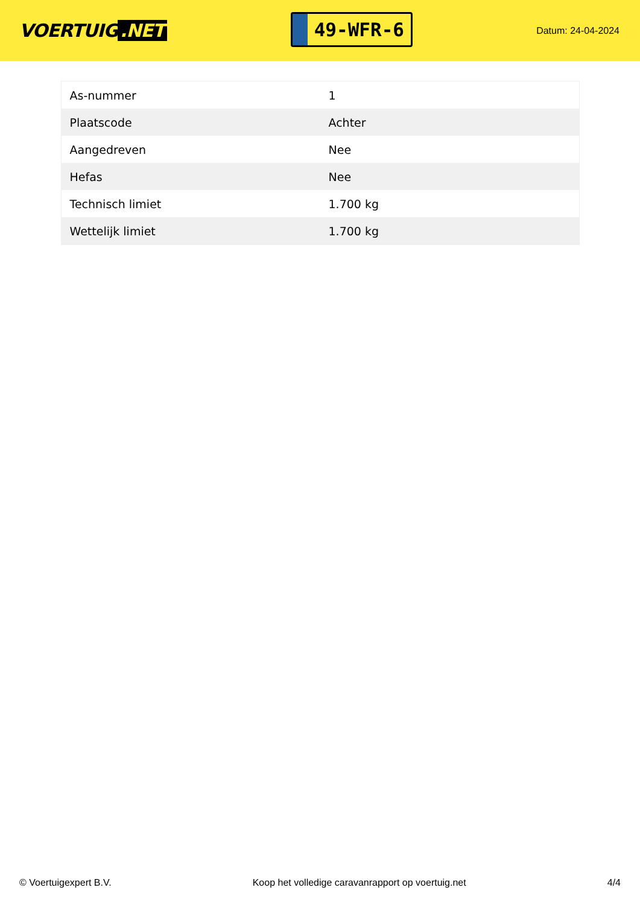VOERTUIG.NET
49-WFR-6
Datum: 24-04-2024
| As-nummer | 1 |
| Plaatscode | Achter |
| Aangedreven | Nee |
| Hefas | Nee |
| Technisch limiet | 1.700 kg |
| Wettelijk limiet | 1.700 kg |
© Voertuigexpert B.V. Koop het volledige caravanrapport op voertuig.net 4/4